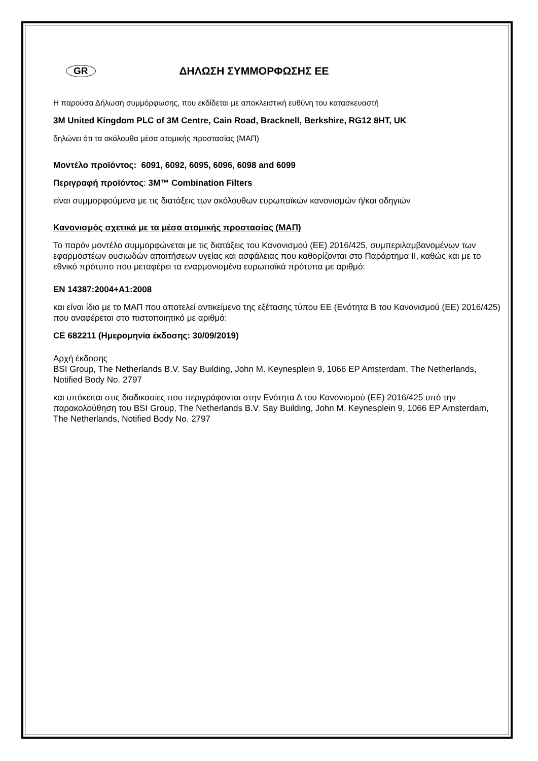GR ΔΗΛΩΣΗ ΣΥΜΜΟΡΦΩΣΗΣ ΕΕ
Η παρούσα Δήλωση συμμόρφωσης, που εκδίδεται με αποκλειστική ευθύνη του κατασκευαστή
3M United Kingdom PLC of 3M Centre, Cain Road, Bracknell, Berkshire, RG12 8HT, UK
δηλώνει ότι τα ακόλουθα μέσα ατομικής προστασίας (ΜΑΠ)
Μοντέλο προϊόντος: 6091, 6092, 6095, 6096, 6098 and 6099
Περιγραφή προϊόντος: 3M™ Combination Filters
είναι συμμορφούμενα με τις διατάξεις των ακόλουθων ευρωπαϊκών κανονισμών ή/και οδηγιών
Κανονισμός σχετικά με τα μέσα ατομικής προστασίας (ΜΑΠ)
Το παρόν μοντέλο συμμορφώνεται με τις διατάξεις του Κανονισμού (ΕΕ) 2016/425, συμπεριλαμβανομένων των εφαρμοστέων ουσιωδών απαιτήσεων υγείας και ασφάλειας που καθορίζονται στο Παράρτημα II, καθώς και με το εθνικό πρότυπο που μεταφέρει τα εναρμονισμένα ευρωπαϊκά πρότυπα με αριθμό:
EN 14387:2004+A1:2008
και είναι ίδιο με το ΜΑΠ που αποτελεί αντικείμενο της εξέτασης τύπου ΕΕ (Ενότητα Β του Κανονισμού (ΕΕ) 2016/425) που αναφέρεται στο πιστοποιητικό με αριθμό:
CE 682211 (Ημερομηνία έκδοσης: 30/09/2019)
Αρχή έκδοσης
BSI Group, The Netherlands B.V. Say Building, John M. Keynesplein 9, 1066 EP Amsterdam, The Netherlands, Notified Body No. 2797
και υπόκειται στις διαδικασίες που περιγράφονται στην Ενότητα Δ του Κανονισμού (ΕΕ) 2016/425 υπό την παρακολούθηση του BSI Group, The Netherlands B.V. Say Building, John M. Keynesplein 9, 1066 EP Amsterdam, The Netherlands, Notified Body No. 2797